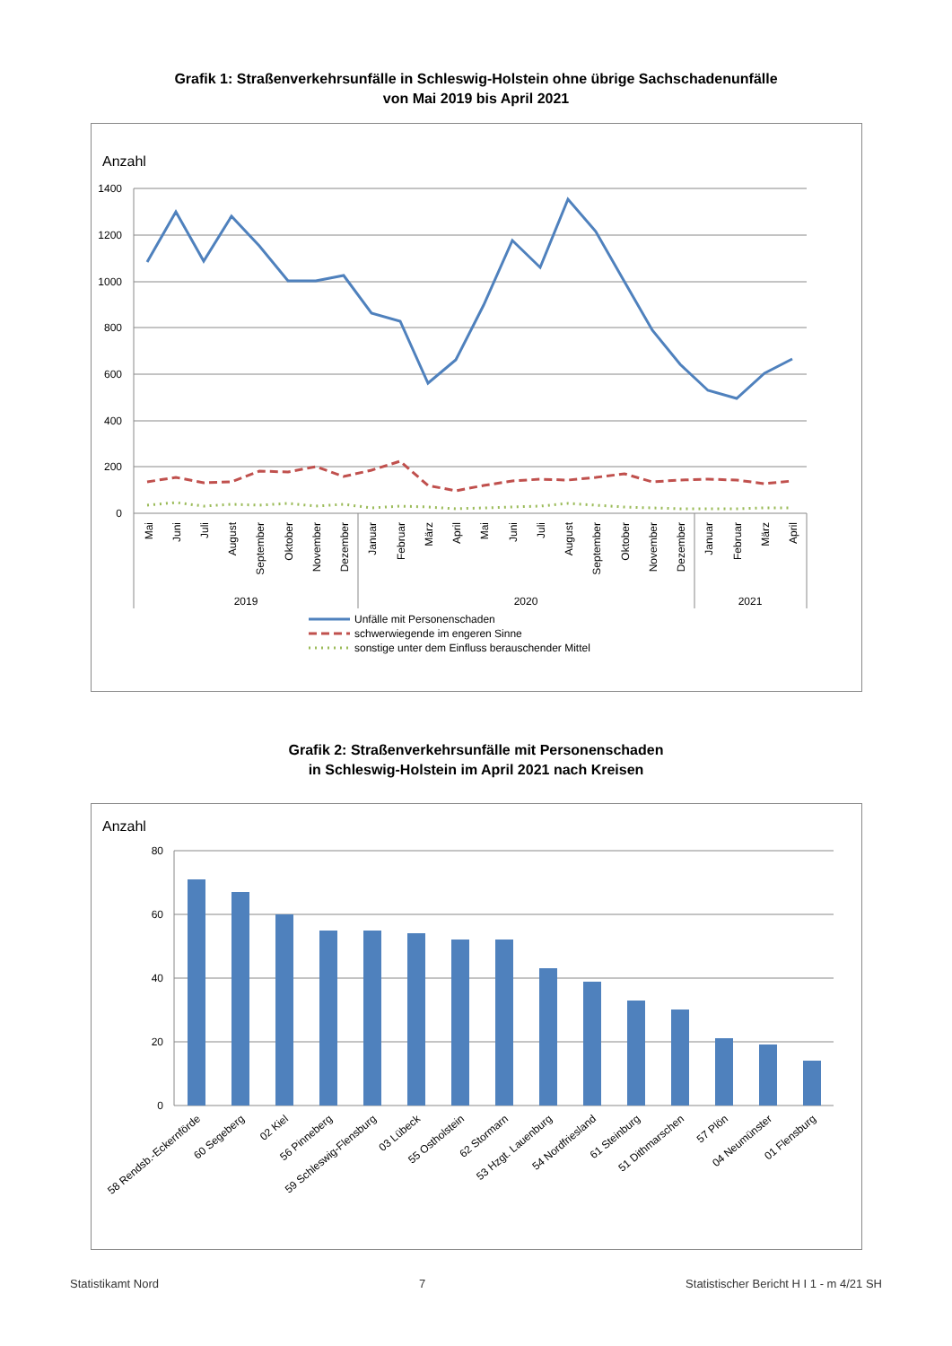Grafik 1: Straßenverkehrsunfälle in Schleswig-Holstein ohne übrige Sachschadenunfälle
von Mai 2019 bis April 2021
Anzahl
1400
1200
1000
800
600
400
200
0
Mai
Juni
Juli
August
September
Oktober
November
Dezember
Januar
Februar
März
April
Mai
Juni
Juli
August
September
Oktober
November
Dezember
Januar
Februar
März
April
2019
2020
2021
Unfälle mit Personenschaden
schwerwiegende im engeren Sinne
sonstige unter dem Einfluss berauschender Mittel
Grafik 2: Straßenverkehrsunfälle mit Personenschaden
in Schleswig-Holstein im April 2021 nach Kreisen
Anzahl
80
60
40
20
0
58 Rendsb.-Eckernförde
60 Segeberg
02 Kiel
56 Pinneberg
59 Schleswig-Flensburg
03 Lübeck
55 Ostholstein
62 Stormarn
53 Hzgt. Lauenburg
54 Nordfriesland
61 Steinburg
51 Dithmarschen
57 Plön
04 Neumünster
01 Flensburg
Statistikamt Nord 7 Statistischer Bericht H I 1 - m 4/21 SH